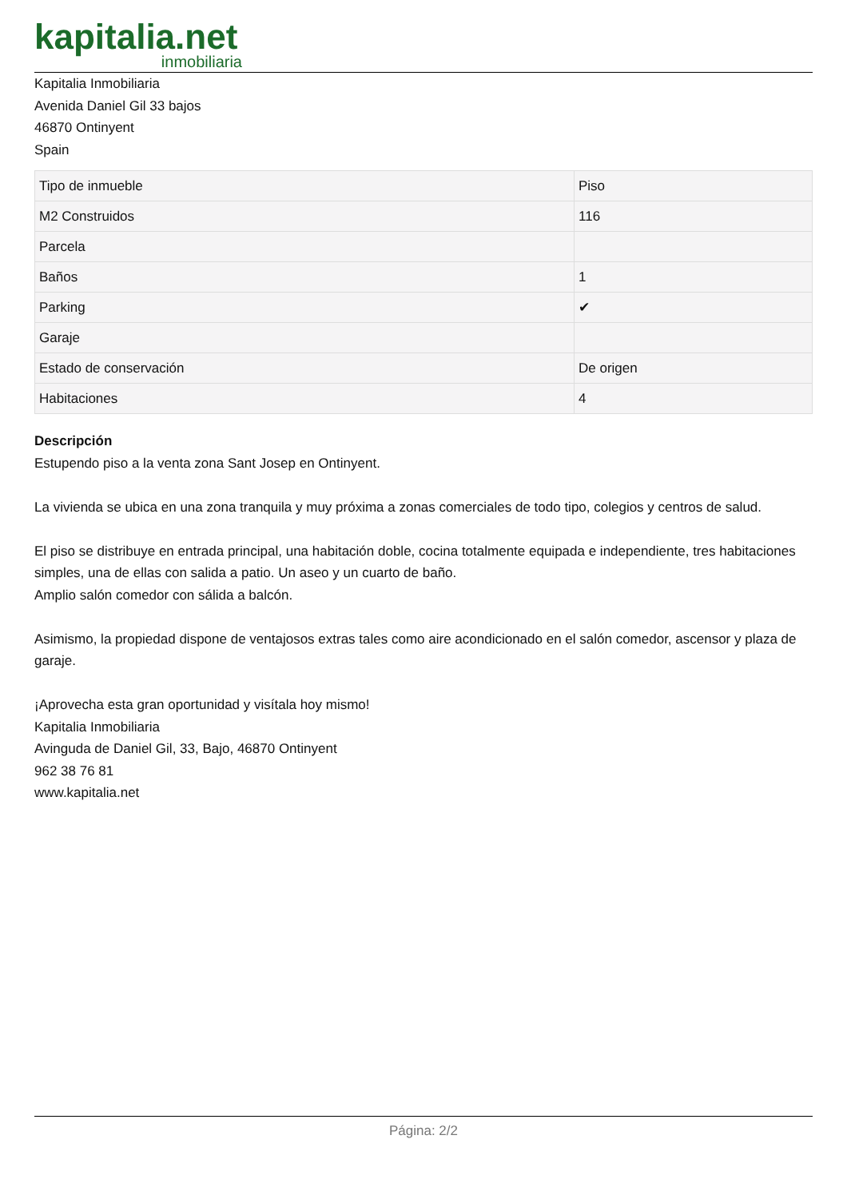kapitalia.net
inmobiliaria
Kapitalia Inmobiliaria
Avenida Daniel Gil 33 bajos
46870 Ontinyent
Spain
| Tipo de inmueble | Piso |
| M2 Construidos | 116 |
| Parcela | |
| Baños | 1 |
| Parking | ✔ |
| Garaje | |
| Estado de conservación | De origen |
| Habitaciones | 4 |
Descripción
Estupendo piso a la venta zona Sant Josep en Ontinyent.
La vivienda se ubica en una zona tranquila y muy próxima a zonas comerciales de todo tipo, colegios y centros de salud.
El piso se distribuye en entrada principal, una habitación doble, cocina totalmente equipada e independiente, tres habitaciones simples, una de ellas con salida a patio. Un aseo y un cuarto de baño.
Amplio salón comedor con sálida a balcón.
Asimismo, la propiedad dispone de ventajosos extras tales como aire acondicionado en el salón comedor, ascensor y plaza de garaje.
¡Aprovecha esta gran oportunidad y visítala hoy mismo!
Kapitalia Inmobiliaria
Avinguda de Daniel Gil, 33, Bajo, 46870 Ontinyent
962 38 76 81
www.kapitalia.net
Página: 2/2